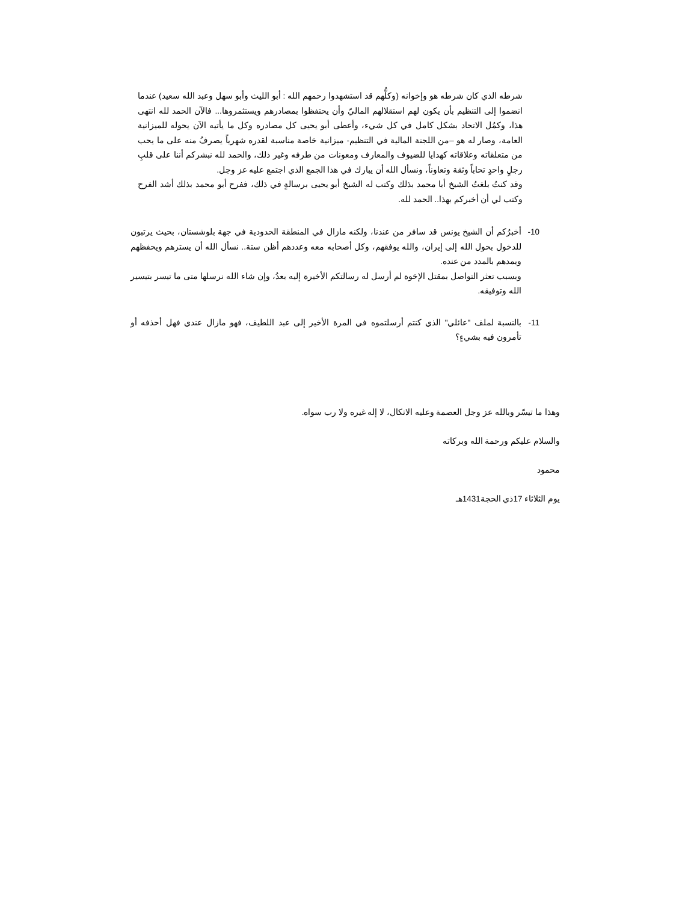شرطه الذي كان شرطه هو وإخوانه (وكلُّهم قد استشهدوا رحمهم الله : أبو الليث وأبو سهل وعبد الله سعيد) عندما انضموا إلى التنظيم بأن يكون لهم استقلالهم الماليّ وأن يحتفظوا بمصادرهم ويستثمروها... فالآن الحمد لله انتهى هذا، وكمُل الاتحاد بشكل كامل في كل شيء، وأعطى أبو يحيى كل مصادره وكل ما يأتيه الآن يحوله للميزانية العامة، وصار له هو –من اللجنة المالية في التنظيم- ميزانية خاصة مناسبة لقدره شهرياً يصرفُ منه على ما يحب من متعلقاته وعلاقاته كهدايا للضيوف والمعارف ومعونات من طرفه وغير ذلك، والحمد لله نبشركم أننا على قلبِ رجلٍ واحدٍ تحاباً وثقة وتعاوناً، ونسأل الله أن يبارك في هذا الجمع الذي اجتمع عليه عز وجل.
وقد كنتُ بلغتُ الشيخ أبا محمد بذلك وكتب له الشيخ أبو يحيى برسالةٍ في ذلك، ففرح أبو محمد بذلك أشد الفرح وكتب لي أن أخبركم بهذا.. الحمد لله.
10- أخبرُكم أن الشيخ يونس قد سافر من عندنا، ولكنه مازال في المنطقة الحدودية في جهة بلوشستان، بحيث يرتبون للدخول بحول الله إلى إيران، والله يوفقهم، وكل أصحابه معه وعددهم أظن ستة.. نسأل الله أن يسترهم ويحفظهم ويمدهم بالمدد من عنده.
وبسبب تعثر التواصل بمقتل الإخوة لم أرسل له رسالتكم الأخيرة إليه بعدُ، وإن شاء الله نرسلها متى ما تيسر بتيسير الله وتوفيقه.
11- بالنسبة لملف "عائلي" الذي كنتم أرسلتموه في المرة الأخير إلى عبد اللطيف، فهو مازال عندي فهل أحذفه أو تأمرون فيه بشيءٍ؟
وهذا ما تيسّر وبالله عز وجل العصمة وعليه الاتكال، لا إله غيره ولا رب سواه.
والسلام عليكم ورحمة الله وبركاته
محمود
يوم الثلاثاء 17ذي الحجة1431هـ